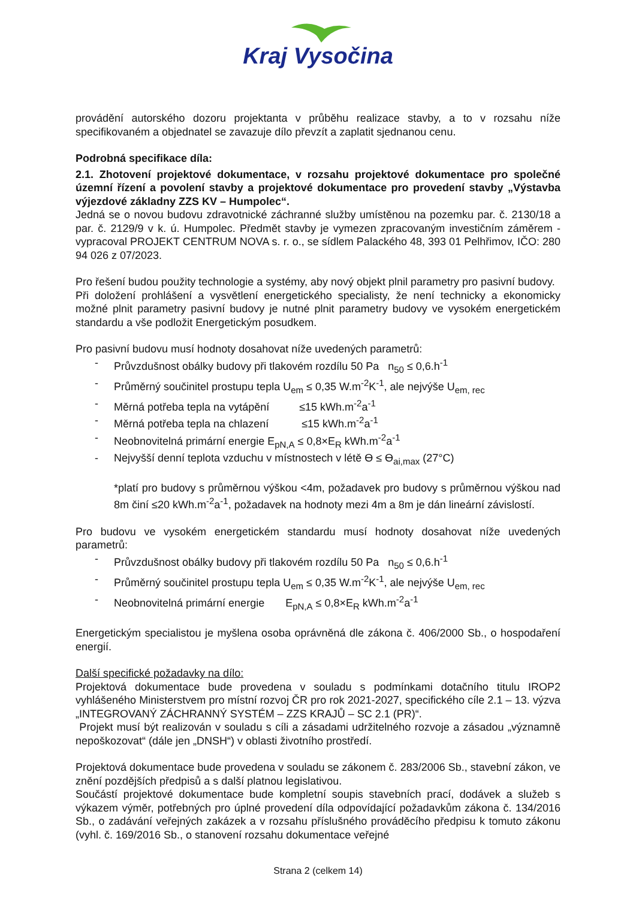Kraj Vysočina
provádění autorského dozoru projektanta v průběhu realizace stavby, a to v rozsahu níže specifikovaném a objednatel se zavazuje dílo převzít a zaplatit sjednanou cenu.
Podrobná specifikace díla:
2.1. Zhotovení projektové dokumentace, v rozsahu projektové dokumentace pro společné územní řízení a povolení stavby a projektové dokumentace pro provedení stavby „Výstavba výjezdové základny ZZS KV – Humpolec“.
Jedná se o novou budovu zdravotnické záchranné služby umístěnou na pozemku par. č. 2130/18 a par. č. 2129/9 v k. ú. Humpolec. Předmět stavby je vymezen zpracovaným investičním záměrem - vypracoval PROJEKT CENTRUM NOVA s. r. o., se sídlem Palackého 48, 393 01 Pelhřimov, IČO: 280 94 026 z 07/2023.
Pro řešení budou použity technologie a systémy, aby nový objekt plnil parametry pro pasivní budovy.
Při doložení prohlášení a vysvětlení energetického specialisty, že není technicky a ekonomicky možné plnit parametry pasivní budovy je nutné plnit parametry budovy ve vysokém energetickém standardu a vše podložit Energetickým posudkem.
Pro pasivní budovu musí hodnoty dosahovat níže uvedených parametrů:
- Průvzdušnost obálky budovy při tlakovém rozdílu 50 Pa n<sub>50</sub> ≤ 0,6.h<sup>-1</sup>
- Průměrný součinitel prostupu tepla U<sub>em</sub> ≤ 0,35 W.m<sup>-2</sup>K<sup>-1</sup>, ale nejvýše U<sub>em, rec</sub>
- Měrná potřeba tepla na vytápění ≤15 kWh.m<sup>-2</sup>a<sup>-1</sup>
- Měrná potřeba tepla na chlazení ≤15 kWh.m<sup>-2</sup>a<sup>-1</sup>
- Neobnovitelná primární energie E<sub>pN,A</sub> ≤ 0,8×E<sub>R</sub> kWh.m<sup>-2</sup>a<sup>-1</sup>
- Nejvyšší denní teplota vzduchu v místnostech v létě ϴ ≤ ϴ<sub>ai,max</sub> (27°C)
*platí pro budovy s průměrnou výškou <4m, požadavek pro budovy s průměrnou výškou nad 8m činí ≤20 kWh.m<sup>-2</sup>a<sup>-1</sup>, požadavek na hodnoty mezi 4m a 8m je dán lineární závislostí.
Pro budovu ve vysokém energetickém standardu musí hodnoty dosahovat níže uvedených parametrů:
- Průvzdušnost obálky budovy při tlakovém rozdílu 50 Pa n<sub>50</sub> ≤ 0,6.h<sup>-1</sup>
- Průměrný součinitel prostupu tepla U<sub>em</sub> ≤ 0,35 W.m<sup>-2</sup>K<sup>-1</sup>, ale nejvýše U<sub>em, rec</sub>
- Neobnovitelná primární energie E<sub>pN,A</sub> ≤ 0,8×E<sub>R</sub> kWh.m<sup>-2</sup>a<sup>-1</sup>
Energetickým specialistou je myšlena osoba oprávněná dle zákona č. 406/2000 Sb., o hospodaření energií.
Další specifické požadavky na dílo:
Projektová dokumentace bude provedena v souladu s podmínkami dotačního titulu IROP2 vyhlášeného Ministerstvem pro místní rozvoj ČR pro rok 2021-2027, specifického cíle 2.1 – 13. výzva „INTEGROVANÝ ZÁCHRANNÝ SYSTÉM – ZZS KRAJŮ – SC 2.1 (PR)“.
Projekt musí být realizován v souladu s cíli a zásadami udržitelného rozvoje a zásadou „významně nepoškozovat“ (dále jen „DNSH“) v oblasti životního prostředí.
Projektová dokumentace bude provedena v souladu se zákonem č. 283/2006 Sb., stavební zákon, ve znění pozdějších předpisů a s další platnou legislativou.
Součástí projektové dokumentace bude kompletní soupis stavebních prací, dodávek a služeb s výkazem výměr, potřebných pro úplné provedení díla odpovídající požadavkům zákona č. 134/2016 Sb., o zadávání veřejných zakázek a v rozsahu příslušného prováděcího předpisu k tomuto zákonu (vyhl. č. 169/2016 Sb., o stanovení rozsahu dokumentace veřejné
Strana 2 (celkem 14)